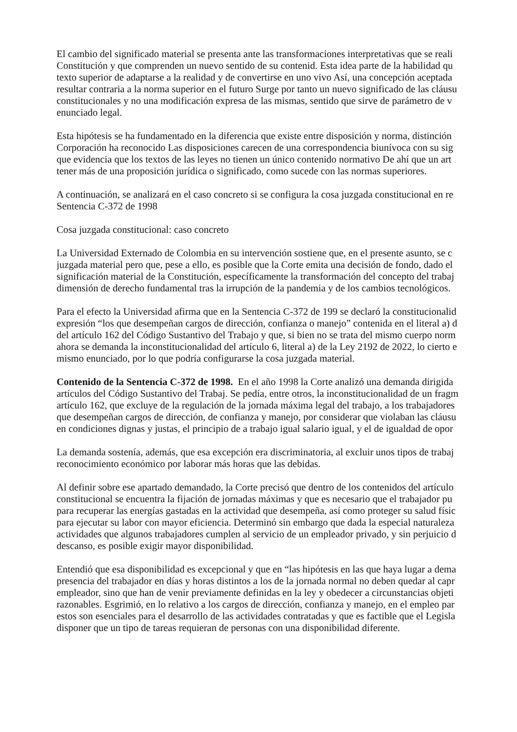El cambio del significado material se presenta ante las transformaciones interpretativas que se reali
Constitución y que comprenden un nuevo sentido de su contenid. Esta idea parte de la habilidad qu
texto superior de adaptarse a la realidad y de convertirse en uno vivo Así, una concepción aceptada
resultar contraria a la norma superior en el futuro Surge por tanto un nuevo significado de las cláusu
constitucionales y no una modificación expresa de las mismas, sentido que sirve de parámetro de v
enunciado legal.
Esta hipótesis se ha fundamentado en la diferencia que existe entre disposición y norma, distinción
Corporación ha reconocido Las disposiciones carecen de una correspondencia biunívoca con su sig
que evidencia que los textos de las leyes no tienen un único contenido normativo De ahí que un art
tener más de una proposición jurídica o significado, como sucede con las normas superiores.
A continuación, se analizará en el caso concreto si se configura la cosa juzgada constitucional en re
Sentencia C-372 de 1998
Cosa juzgada constitucional: caso concreto
La Universidad Externado de Colombia en su intervención sostiene que, en el presente asunto, se c
juzgada material pero que, pese a ello, es posible que la Corte emita una decisión de fondo, dado el
significación material de la Constitución, específicamente la transformación del concepto del trabaj
dimensión de derecho fundamental tras la irrupción de la pandemia y de los cambios tecnológicos.
Para el efecto la Universidad afirma que en la Sentencia C-372 de 199 se declaró la constitucionalid
expresión “los que desempeñan cargos de dirección, confianza o manejo” contenida en el literal a) d
del artículo 162 del Código Sustantivo del Trabajo y que, si bien no se trata del mismo cuerpo norm
ahora se demanda la inconstitucionalidad del artículo 6, literal a) de la Ley 2192 de 2022, lo cierto e
mismo enunciado, por lo que podría configurarse la cosa juzgada material.
Contenido de la Sentencia C-372 de 1998. En el año 1998 la Corte analizó una demanda dirigida
artículos del Código Sustantivo del Trabaj. Se pedía, entre otros, la inconstitucionalidad de un fragm
artículo 162, que excluye de la regulación de la jornada máxima legal del trabajo, a los trabajadores
que desempeñan cargos de dirección, de confianza y manejo, por considerar que violaban las cláusu
en condiciones dignas y justas, el principio de a trabajo igual salario igual, y el de igualdad de opor
La demanda sostenía, además, que esa excepción era discriminatoria, al excluir unos tipos de trabaj
reconocimiento económico por laborar más horas que las debidas.
Al definir sobre ese apartado demandado, la Corte precisó que dentro de los contenidos del artículo
constitucional se encuentra la fijación de jornadas máximas y que es necesario que el trabajador pu
para recuperar las energías gastadas en la actividad que desempeña, así como proteger su salud físic
para ejecutar su labor con mayor eficiencia. Determinó sin embargo que dada la especial naturaleza
actividades que algunos trabajadores cumplen al servicio de un empleador privado, y sin perjuicio d
descanso, es posible exigir mayor disponibilidad.
Entendió que esa disponibilidad es excepcional y que en “las hipótesis en las que haya lugar a dema
presencia del trabajador en días y horas distintos a los de la jornada normal no deben quedar al capr
empleador, sino que han de venir previamente definidas en la ley y obedecer a circunstancias objeti
razonables. Esgrimió, en lo relativo a los cargos de dirección, confianza y manejo, en el empleo par
estos son esenciales para el desarrollo de las actividades contratadas y que es factible que el Legisla
disponer que un tipo de tareas requieran de personas con una disponibilidad diferente.